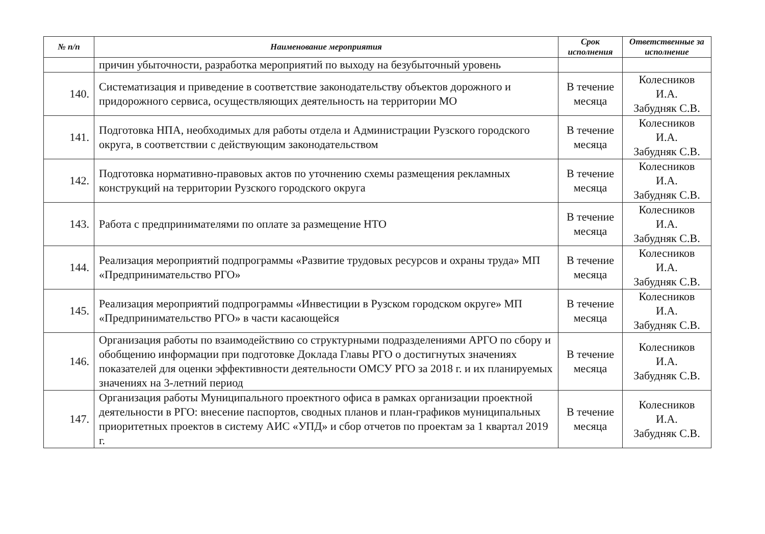| № п/п | Наименование мероприятия | Срок исполнения | Ответственные за исполнение |
| --- | --- | --- | --- |
| | причин убыточности, разработка мероприятий по выходу на безубыточный уровень | | |
| 140. | Систематизация и приведение в соответствие законодательству объектов дорожного и придорожного сервиса, осуществляющих деятельность на территории МО | В течение месяца | Колесников И.А. Забудняк С.В. |
| 141. | Подготовка НПА, необходимых для работы отдела и Администрации Рузского городского округа, в соответствии с действующим законодательством | В течение месяца | Колесников И.А. Забудняк С.В. |
| 142. | Подготовка нормативно-правовых актов по уточнению схемы размещения рекламных конструкций на территории Рузского городского округа | В течение месяца | Колесников И.А. Забудняк С.В. |
| 143. | Работа с предпринимателями по оплате за размещение НТО | В течение месяца | Колесников И.А. Забудняк С.В. |
| 144. | Реализация мероприятий подпрограммы «Развитие трудовых ресурсов и охраны труда» МП «Предпринимательство РГО» | В течение месяца | Колесников И.А. Забудняк С.В. |
| 145. | Реализация мероприятий подпрограммы «Инвестиции в Рузском городском округе» МП «Предпринимательство РГО» в части касающейся | В течение месяца | Колесников И.А. Забудняк С.В. |
| 146. | Организация работы по взаимодействию со структурными подразделениями АРГО по сбору и обобщению информации при подготовке Доклада Главы РГО о достигнутых значениях показателей для оценки эффективности деятельности ОМСУ РГО за 2018 г. и их планируемых значениях на 3-летний период | В течение месяца | Колесников И.А. Забудняк С.В. |
| 147. | Организация работы Муниципального проектного офиса в рамках организации проектной деятельности в РГО: внесение паспортов, сводных планов и план-графиков муниципальных приоритетных проектов в систему АИС «УПД» и сбор отчетов по проектам за 1 квартал 2019 г. | В течение месяца | Колесников И.А. Забудняк С.В. |